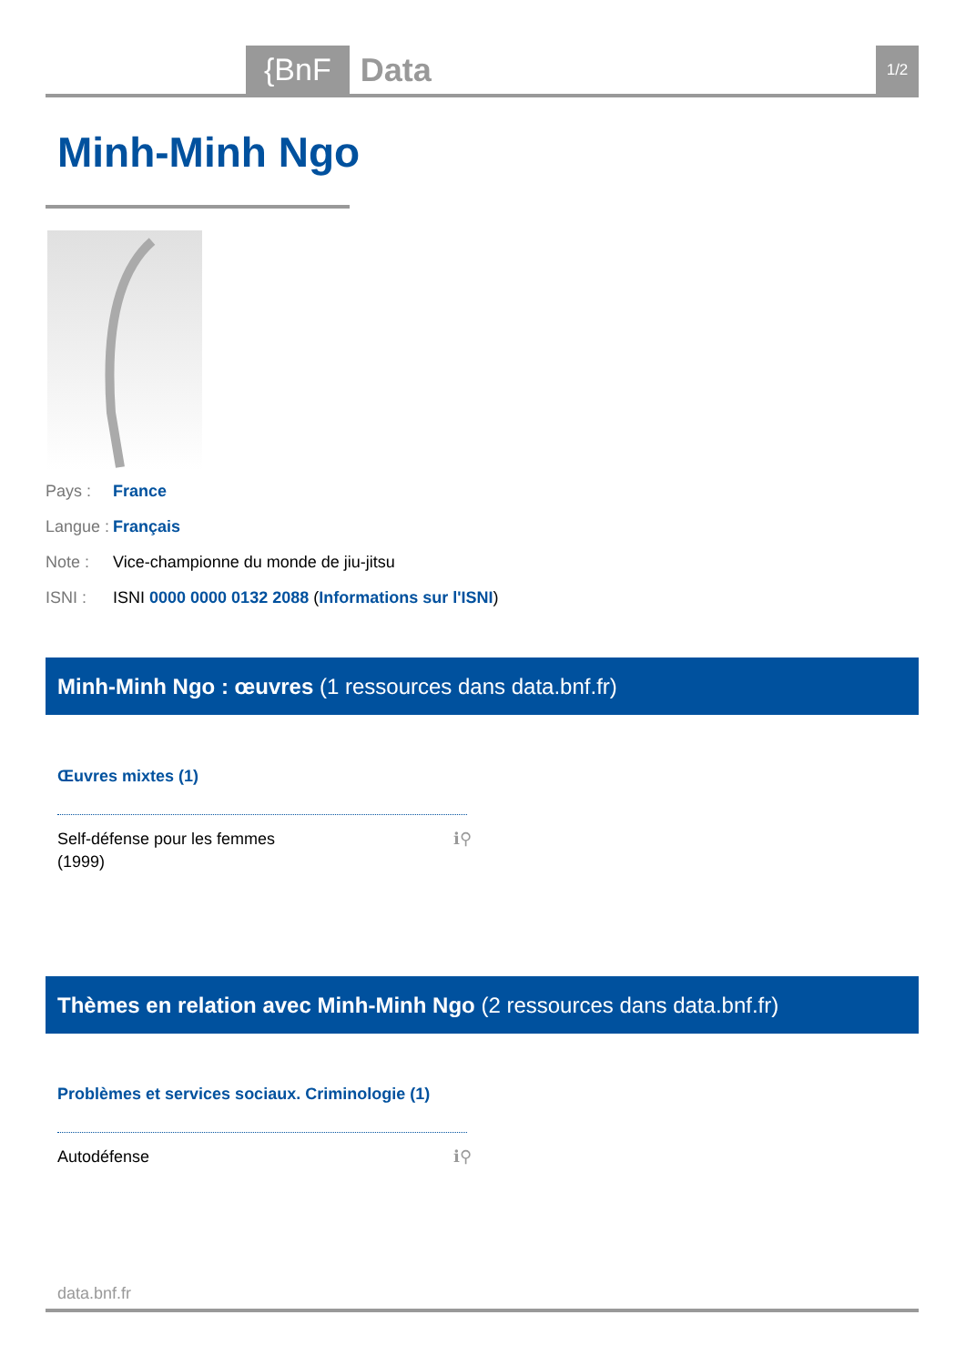{BnF Data 1/2
Minh-Minh Ngo
Pays : France
Langue : Français
Note : Vice-championne du monde de jiu-jitsu
ISNI : ISNI 0000 0000 0132 2088 (Informations sur l'ISNI)
Minh-Minh Ngo : œuvres (1 ressources dans data.bnf.fr)
Œuvres mixtes (1)
Self-défense pour les femmes
(1999)
ℹ⚲
Thèmes en relation avec Minh-Minh Ngo (2 ressources dans data.bnf.fr)
Problèmes et services sociaux. Criminologie (1)
Autodéfense ℹ⚲
data.bnf.fr